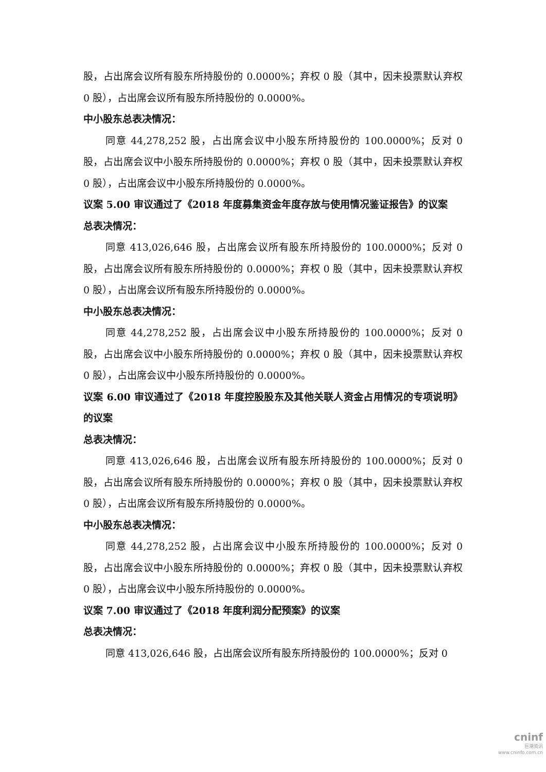股，占出席会议所有股东所持股份的 0.0000%；弃权 0 股（其中，因未投票默认弃权 0 股），占出席会议所有股东所持股份的 0.0000%。
中小股东总表决情况：
同意 44,278,252 股，占出席会议中小股东所持股份的 100.0000%；反对 0 股，占出席会议中小股东所持股份的 0.0000%；弃权 0 股（其中，因未投票默认弃权 0 股），占出席会议中小股东所持股份的 0.0000%。
议案 5.00 审议通过了《2018 年度募集资金年度存放与使用情况鉴证报告》的议案
总表决情况：
同意 413,026,646 股，占出席会议所有股东所持股份的 100.0000%；反对 0 股，占出席会议所有股东所持股份的 0.0000%；弃权 0 股（其中，因未投票默认弃权 0 股），占出席会议所有股东所持股份的 0.0000%。
中小股东总表决情况：
同意 44,278,252 股，占出席会议中小股东所持股份的 100.0000%；反对 0 股，占出席会议中小股东所持股份的 0.0000%；弃权 0 股（其中，因未投票默认弃权 0 股），占出席会议中小股东所持股份的 0.0000%。
议案 6.00 审议通过了《2018 年度控股股东及其他关联人资金占用情况的专项说明》的议案
总表决情况：
同意 413,026,646 股，占出席会议所有股东所持股份的 100.0000%；反对 0 股，占出席会议所有股东所持股份的 0.0000%；弃权 0 股（其中，因未投票默认弃权 0 股），占出席会议所有股东所持股份的 0.0000%。
中小股东总表决情况：
同意 44,278,252 股，占出席会议中小股东所持股份的 100.0000%；反对 0 股，占出席会议中小股东所持股份的 0.0000%；弃权 0 股（其中，因未投票默认弃权 0 股），占出席会议中小股东所持股份的 0.0000%。
议案 7.00 审议通过了《2018 年度利润分配预案》的议案
总表决情况：
同意 413,026,646 股，占出席会议所有股东所持股份的 100.0000%；反对 0
cninf
巨潮资讯
www.cninfo.com.cn